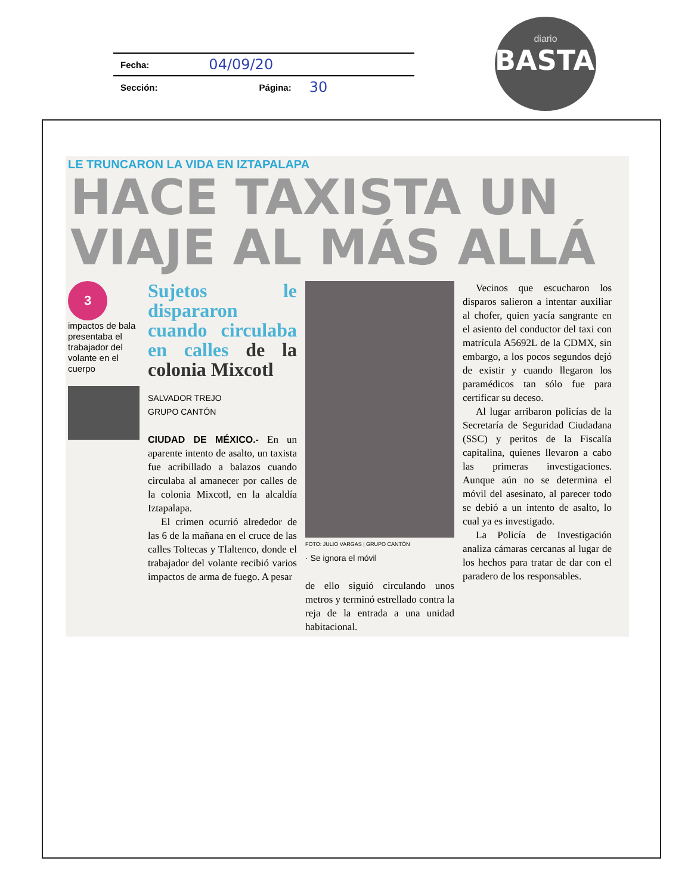Fecha: 04/09/20
Sección: Página: 30
diario
BASTA!
LE TRUNCARON LA VIDA EN IZTAPALAPA
HACE TAXISTA UN VIAJE AL MÁS ALLÁ
3
impactos de bala presentaba el trabajador del volante en el cuerpo
Sujetos le dispararon cuando circulaba en calles de la colonia Mixcotl
SALVADOR TREJO
GRUPO CANTÓN
CIUDAD DE MÉXICO.- En un aparente intento de asalto, un taxista fue acribillado a balazos cuando circulaba al amanecer por calles de la colonia Mixcotl, en la alcaldía Iztapalapa.
El crimen ocurrió alrededor de las 6 de la mañana en el cruce de las calles Toltecas y Tlaltenco, donde el trabajador del volante recibió varios impactos de arma de fuego. A pesar
FOTO: JULIO VARGAS | GRUPO CANTÓN
· Se ignora el móvil
de ello siguió circulando unos metros y terminó estrellado contra la reja de la entrada a una unidad habitacional.
Vecinos que escucharon los disparos salieron a intentar auxiliar al chofer, quien yacía sangrante en el asiento del conductor del taxi con matrícula A5692L de la CDMX, sin embargo, a los pocos segundos dejó de existir y cuando llegaron los paramédicos tan sólo fue para certificar su deceso.
Al lugar arribaron policías de la Secretaría de Seguridad Ciudadana (SSC) y peritos de la Fiscalía capitalina, quienes llevaron a cabo las primeras investigaciones. Aunque aún no se determina el móvil del asesinato, al parecer todo se debió a un intento de asalto, lo cual ya es investigado.
La Policía de Investigación analiza cámaras cercanas al lugar de los hechos para tratar de dar con el paradero de los responsables.